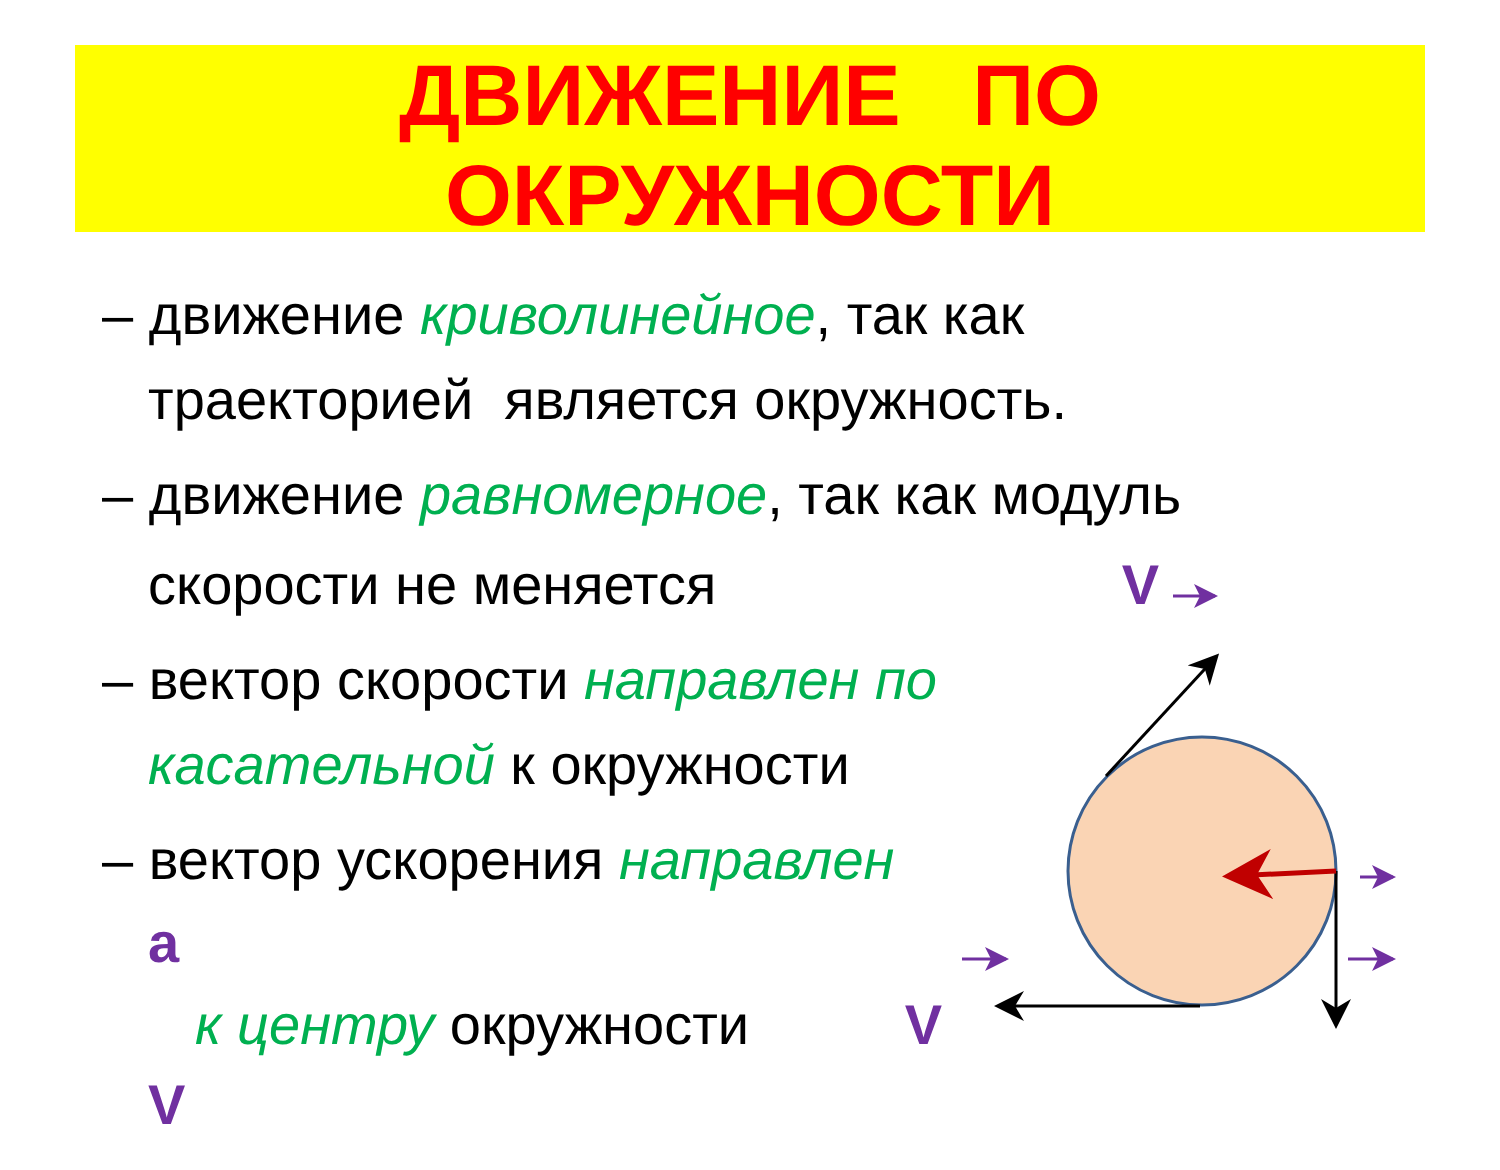ДВИЖЕНИЕ ПО
ОКРУЖНОСТИ
– движение криволинейное, так как
траекторией является окружность.
– движение равномерное, так как модуль
скорости не меняется V
– вектор скорости направлен по
касательной к окружности
– вектор ускорения направлен
a
к центру окружности V
V